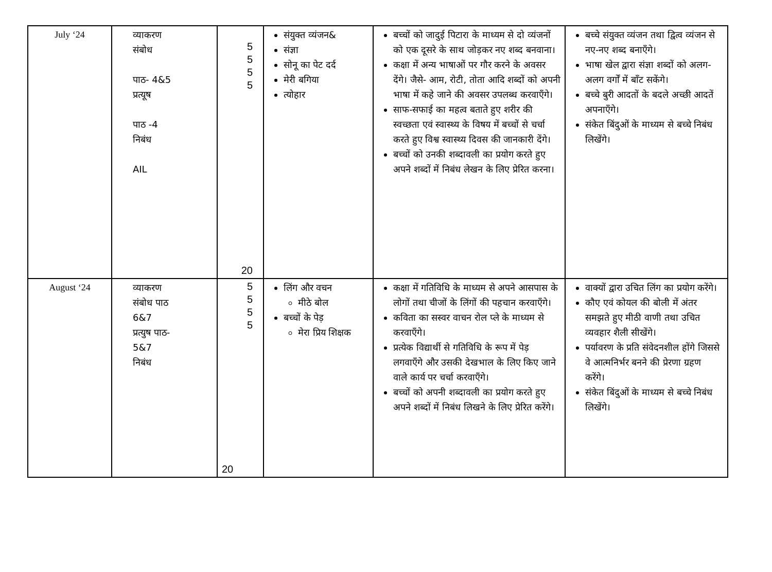| July ‘24 | व्याकरण संबोध पाठ- 4&5 प्रत्यूष पाठ -4 निबंध AIL | 5 5 5 5 20 | संयुक्त व्यंजन& संज्ञा सोनू का पेट दर्द मेरी बगिया त्योहार | बच्चों को जादुई पिटारा के माध्यम से दो व्यंजनों को एक दूसरे के साथ जोड़कर नए शब्द बनवाना। कक्षा में अन्य भाषाओं पर गौर करने के अवसर देंगे। जैसे- आम, रोटी, तोता आदि शब्दों को अपनी भाषा में कहे जाने की अवसर उपलब्ध करवाएँगे। साफ-सफाई का महत्व बताते हुए शरीर की स्वच्छता एवं स्वास्थ्य के विषय में बच्चों से चर्चा करते हुए विश्व स्वास्थ्य दिवस की जानकारी देंगे। बच्चों को उनकी शब्दावली का प्रयोग करते हुए अपने शब्दों में निबंध लेखन के लिए प्रेरित करना। | बच्चे संयुक्त व्यंजन तथा द्वित्व व्यंजन से नए-नए शब्द बनाएँगे। भाषा खेल द्वारा संज्ञा शब्दों को अलग-अलग वर्गों में बाँट सकेंगे। बच्चे बुरी आदतों के बदले अच्छी आदतें अपनाएँगे। संकेत बिंदुओं के माध्यम से बच्चे निबंध लिखेंगे। |
| August ‘24 | व्याकरण संबोध पाठ 6&7 प्रत्युष पाठ- 5&7 निबंध | 5 5 5 5 20 | लिंग और वचन मीठे बोल बच्चों के पेड़ मेरा प्रिय शिक्षक | कक्षा में गतिविधि के माध्यम से अपने आसपास के लोगों तथा चीजों के लिंगों की पहचान करवाएँगे। कविता का सस्वर वाचन रोल प्ले के माध्यम से करवाएँगे। प्रत्येक विद्यार्थी से गतिविधि के रूप में पेड़ लगवाएँगे और उसकी देखभाल के लिए किए जाने वाले कार्य पर चर्चा करवाएँगे। बच्चों को अपनी शब्दावली का प्रयोग करते हुए अपने शब्दों में निबंध लिखने के लिए प्रेरित करेंगे। | वाक्यों द्वारा उचित लिंग का प्रयोग करेंगे। कौए एवं कोयल की बोली में अंतर समझते हुए मीठी वाणी तथा उचित व्यवहार शैली सीखेंगे। पर्यावरण के प्रति संवेदनशील होंगे जिससे वे आत्मनिर्भर बनने की प्रेरणा ग्रहण करेंगे। संकेत बिंदुओं के माध्यम से बच्चे निबंध लिखेंगे। |